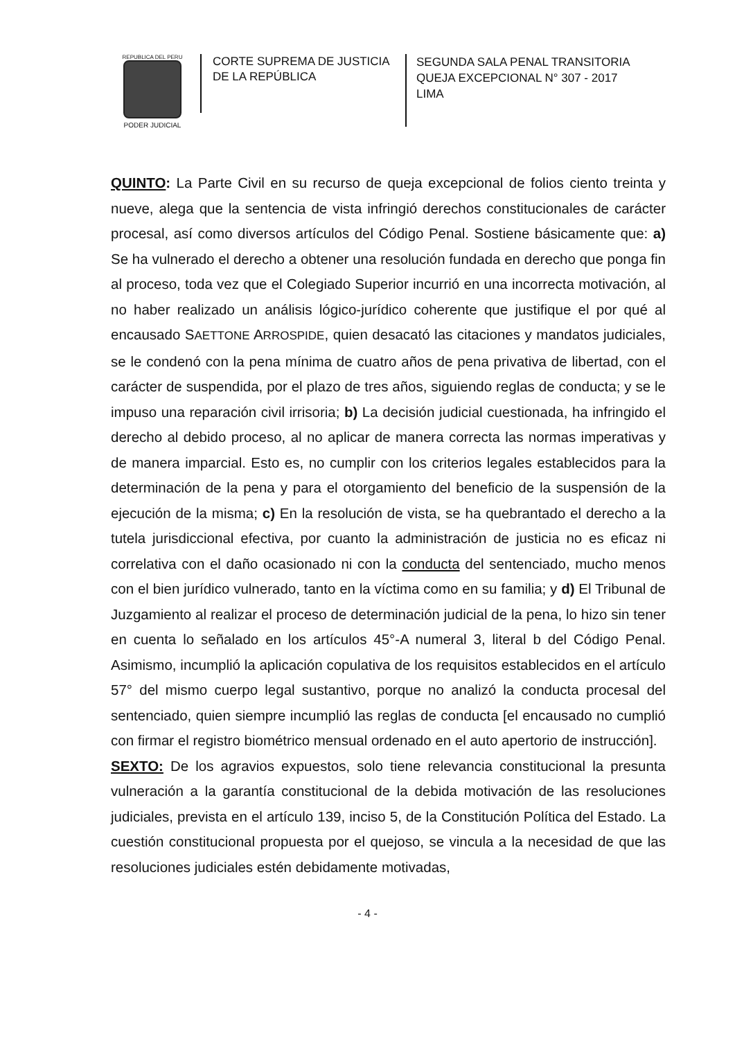REPUBLICA DEL PERU
PODER JUDICIAL
CORTE SUPREMA DE JUSTICIA
DE LA REPÚBLICA
SEGUNDA SALA PENAL TRANSITORIA
QUEJA EXCEPCIONAL N° 307 - 2017
LIMA
QUINTO: La Parte Civil en su recurso de queja excepcional de folios ciento treinta y nueve, alega que la sentencia de vista infringió derechos constitucionales de carácter procesal, así como diversos artículos del Código Penal. Sostiene básicamente que: a) Se ha vulnerado el derecho a obtener una resolución fundada en derecho que ponga fin al proceso, toda vez que el Colegiado Superior incurrió en una incorrecta motivación, al no haber realizado un análisis lógico-jurídico coherente que justifique el por qué al encausado SAETTONE ARROSPIDE, quien desacató las citaciones y mandatos judiciales, se le condenó con la pena mínima de cuatro años de pena privativa de libertad, con el carácter de suspendida, por el plazo de tres años, siguiendo reglas de conducta; y se le impuso una reparación civil irrisoria; b) La decisión judicial cuestionada, ha infringido el derecho al debido proceso, al no aplicar de manera correcta las normas imperativas y de manera imparcial. Esto es, no cumplir con los criterios legales establecidos para la determinación de la pena y para el otorgamiento del beneficio de la suspensión de la ejecución de la misma; c) En la resolución de vista, se ha quebrantado el derecho a la tutela jurisdiccional efectiva, por cuanto la administración de justicia no es eficaz ni correlativa con el daño ocasionado ni con la conducta del sentenciado, mucho menos con el bien jurídico vulnerado, tanto en la víctima como en su familia; y d) El Tribunal de Juzgamiento al realizar el proceso de determinación judicial de la pena, lo hizo sin tener en cuenta lo señalado en los artículos 45°-A numeral 3, literal b del Código Penal. Asimismo, incumplió la aplicación copulativa de los requisitos establecidos en el artículo 57° del mismo cuerpo legal sustantivo, porque no analizó la conducta procesal del sentenciado, quien siempre incumplió las reglas de conducta [el encausado no cumplió con firmar el registro biométrico mensual ordenado en el auto apertorio de instrucción].
SEXTO: De los agravios expuestos, solo tiene relevancia constitucional la presunta vulneración a la garantía constitucional de la debida motivación de las resoluciones judiciales, prevista en el artículo 139, inciso 5, de la Constitución Política del Estado. La cuestión constitucional propuesta por el quejoso, se vincula a la necesidad de que las resoluciones judiciales estén debidamente motivadas,
- 4 -